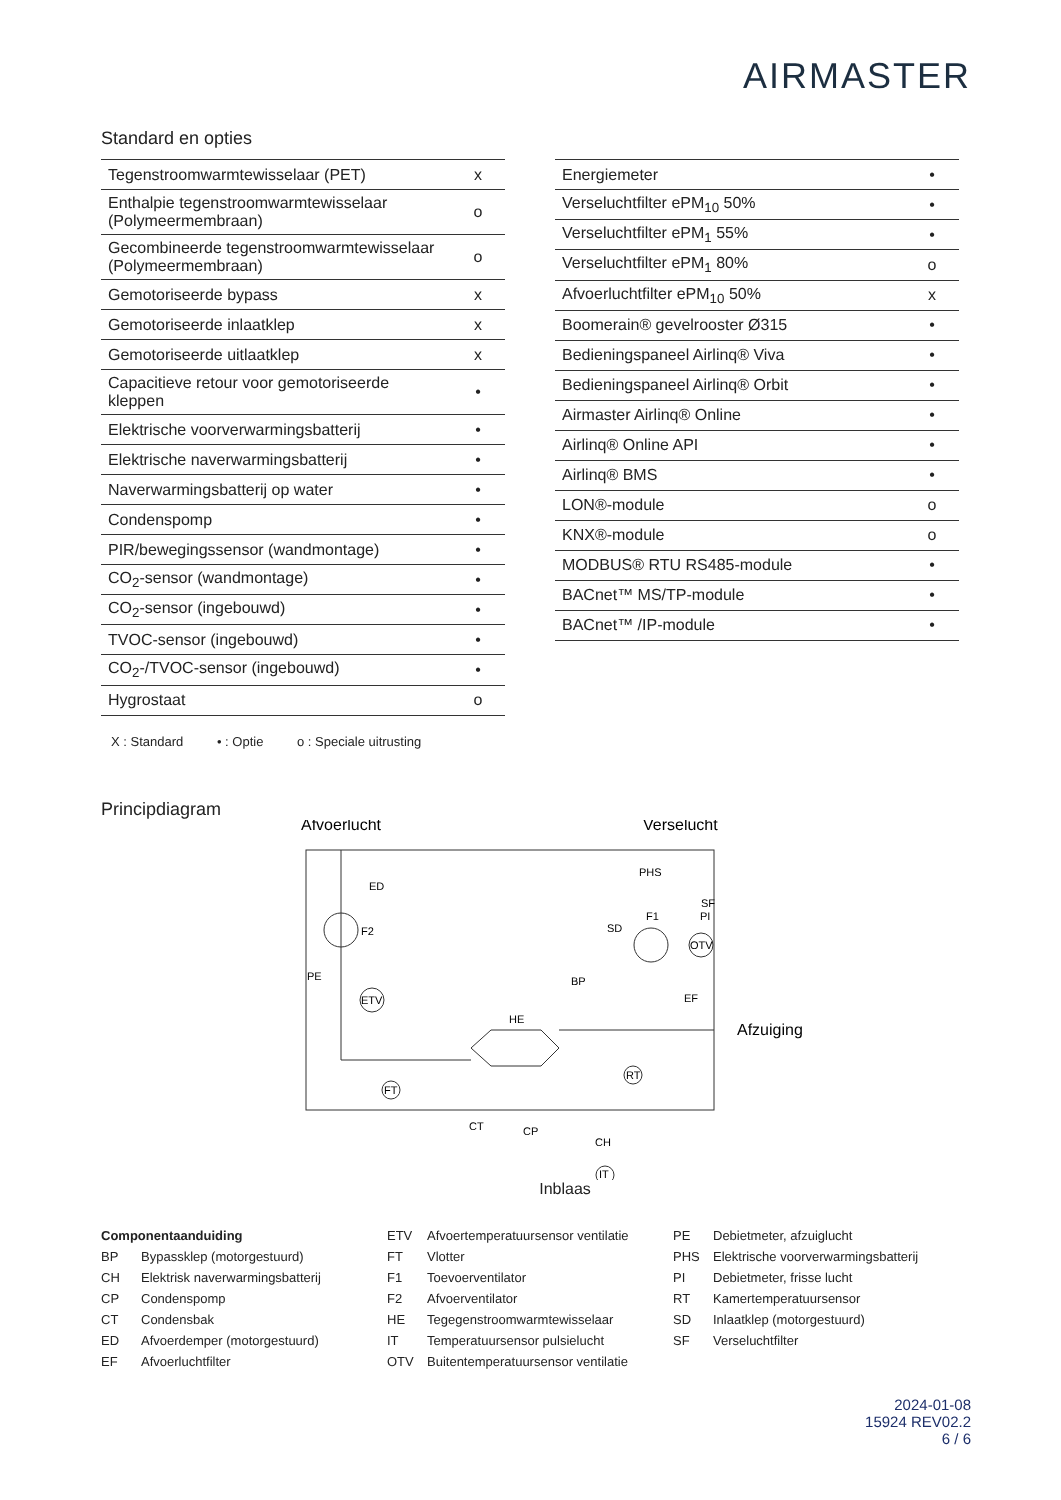AIRMASTER
Standard en opties
| Tegenstroomwarmtewisselaar (PET) | x |
| Enthalpie tegenstroomwarmtewisselaar (Polymeermembraan) | o |
| Gecombineerde tegenstroomwarmtewisselaar (Polymeermembraan) | o |
| Gemotoriseerde bypass | x |
| Gemotoriseerde inlaatklep | x |
| Gemotoriseerde uitlaatklep | x |
| Capacitieve retour voor gemotoriseerde kleppen | • |
| Elektrische voorverwarmingsbatterij | • |
| Elektrische naverwarmingsbatterij | • |
| Naverwarmingsbatterij op water | • |
| Condenspomp | • |
| PIR/bewegingssensor (wandmontage) | • |
| CO<sub>2</sub>-sensor (wandmontage) | • |
| CO<sub>2</sub>-sensor (ingebouwd) | • |
| TVOC-sensor (ingebouwd) | • |
| CO<sub>2</sub>-/TVOC-sensor (ingebouwd) | • |
| Hygrostaat | o |
| Energiemeter | • |
| Verseluchtfilter ePM<sub>10</sub> 50% | • |
| Verseluchtfilter ePM<sub>1</sub> 55% | • |
| Verseluchtfilter ePM<sub>1</sub> 80% | o |
| Afvoerluchtfilter ePM<sub>10</sub> 50% | x |
| Boomerain® gevelrooster Ø315 | • |
| Bedieningspaneel Airlinq® Viva | • |
| Bedieningspaneel Airlinq® Orbit | • |
| Airmaster Airlinq® Online | • |
| Airlinq® Online API | • |
| Airlinq® BMS | • |
| LON®-module | o |
| KNX®-module | o |
| MODBUS® RTU RS485-module | • |
| BACnet™ MS/TP-module | • |
| BACnet™ /IP-module | • |
X : Standard • : Optie o : Speciale uitrusting
Principdiagram
Afvoerlucht
Verselucht
F2
ED
PE
ETV
HE
BP
SD
F1
PHS
SF
PI
OTV
EF
Afzuiging
RT
FT
CT
CP
CH
IT
Inblaas
Componentaanduiding
BP Bypassklep (motorgestuurd)
CH Elektrisk naverwarmingsbatterij
CP Condenspomp
CT Condensbak
ED Afvoerdemper (motorgestuurd)
EF Afvoerluchtfilter
ETV Afvoertemperatuursensor ventilatie
FT Vlotter
F1 Toevoerventilator
F2 Afvoerventilator
HE Tegegenstroomwarmtewisselaar
IT Temperatuursensor pulsielucht
OTV Buitentemperatuursensor ventilatie
PE Debietmeter, afzuiglucht
PHS Elektrische voorverwarmingsbatterij
PI Debietmeter, frisse lucht
RT Kamertemperatuursensor
SD Inlaatklep (motorgestuurd)
SF Verseluchtfilter
2024-01-08
15924 REV02.2
6 / 6